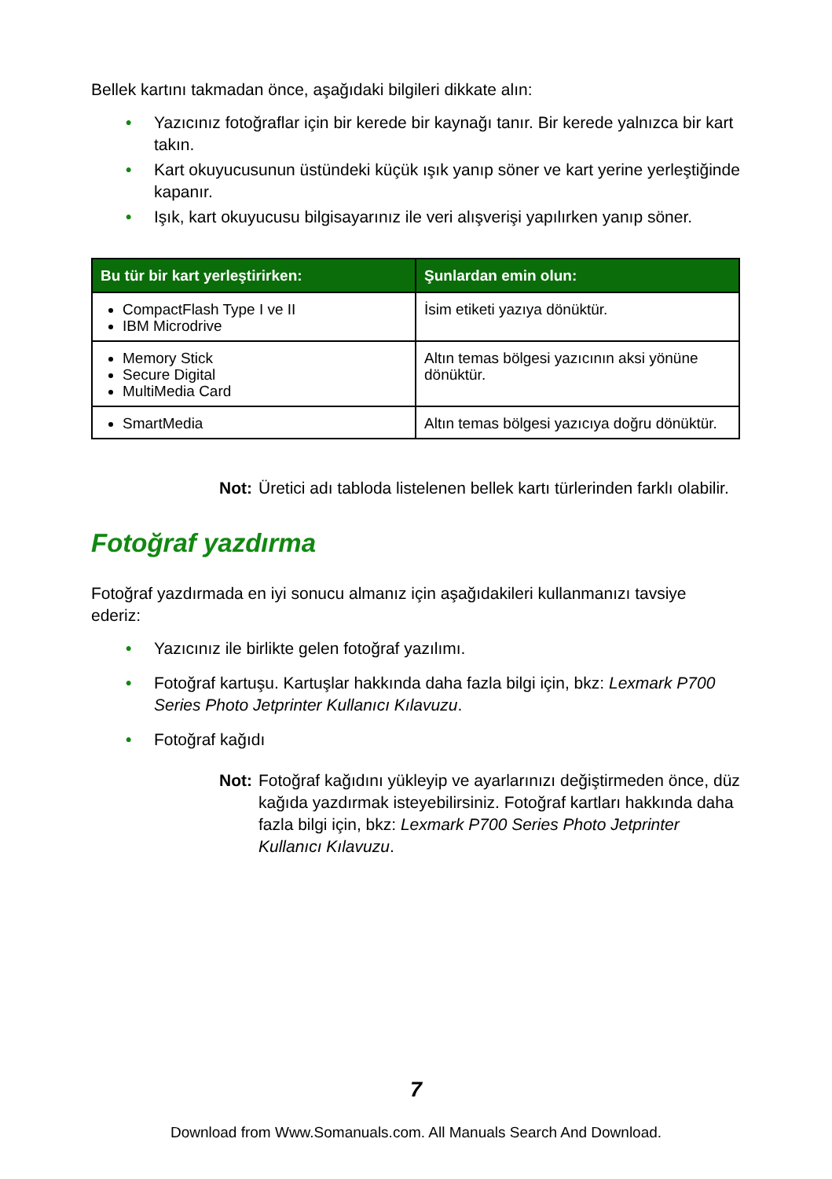Bellek kartını takmadan önce, aşağıdaki bilgileri dikkate alın:
• Yazıcınız fotoğraflar için bir kerede bir kaynağı tanır. Bir kerede yalnızca bir kart takın.
• Kart okuyucusunun üstündeki küçük ışık yanıp söner ve kart yerine yerleştiğinde kapanır.
• Işık, kart okuyucusu bilgisayarınız ile veri alışverişi yapılırken yanıp söner.
| Bu tür bir kart yerleştirirken: | Şunlardan emin olun: |
| --- | --- |
| CompactFlash Type I ve II IBM Microdrive | İsim etiketi yazıya dönüktür. |
| Memory Stick Secure Digital MultiMedia Card | Altın temas bölgesi yazıcının aksi yönüne dönüktür. |
| SmartMedia | Altın temas bölgesi yazıcıya doğru dönüktür. |
Not: Üretici adı tabloda listelenen bellek kartı türlerinden farklı olabilir.
Fotoğraf yazdırma
Fotoğraf yazdırmada en iyi sonucu almanız için aşağıdakileri kullanmanızı tavsiye ederiz:
• Yazıcınız ile birlikte gelen fotoğraf yazılımı.
• Fotoğraf kartuşu. Kartuşlar hakkında daha fazla bilgi için, bkz: Lexmark P700 Series Photo Jetprinter Kullanıcı Kılavuzu.
• Fotoğraf kağıdı
Not: Fotoğraf kağıdını yükleyip ve ayarlarınızı değiştirmeden önce, düz kağıda yazdırmak isteyebilirsiniz. Fotoğraf kartları hakkında daha fazla bilgi için, bkz: Lexmark P700 Series Photo Jetprinter Kullanıcı Kılavuzu.
7
Download from Www.Somanuals.com. All Manuals Search And Download.